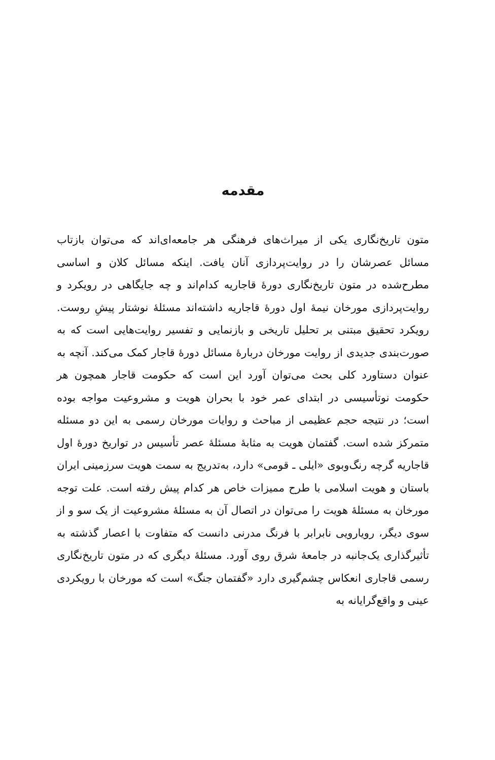مقدمه
متون تاریخ‌نگاری یکی از میراث‌های فرهنگی هر جامعه‌ای‌اند که می‌توان بازتاب مسائل عصرشان را در روایت‌پردازی آنان یافت. اینکه مسائل کلان و اساسی مطرح‌شده در متون تاریخ‌نگاری دورهٔ قاجاریه کدام‌اند و چه جایگاهی در رویکرد و روایت‌پردازی مورخان نیمهٔ اول دورهٔ قاجاریه داشته‌اند مسئلهٔ نوشتار پیشِ روست. رویکرد تحقیق مبتنی بر تحلیل تاریخی و بازنمایی و تفسیر روایت‌هایی است که به صورت‌بندی جدیدی از روایت مورخان دربارهٔ مسائل دورهٔ قاجار کمک می‌کند. آنچه به عنوان دستاورد کلی بحث می‌توان آورد این است که حکومت قاجار همچون هر حکومت نوتأسیسی در ابتدای عمر خود با بحران هویت و مشروعیت مواجه بوده است؛ در نتیجه حجم عظیمی از مباحث و روایات مورخان رسمی به این دو مسئله متمرکز شده است. گفتمان هویت به مثابهٔ مسئلهٔ عصر تأسیس در تواریخ دورهٔ اول قاجاریه گرچه رنگ‌وبوی «ایلی ـ قومی» دارد، به‌تدریج به سمت هویت سرزمینی ایران باستان و هویت اسلامی با طرح ممیزات خاص هر کدام پیش رفته است. علت توجه مورخان به مسئلهٔ هویت را می‌توان در اتصال آن به مسئلهٔ مشروعیت از یک سو و از سوی دیگر، رویارویی نابرابر با فرنگ مدرنی دانست که متفاوت با اعصار گذشته به تأثیرگذاری یک‌جانبه در جامعهٔ شرق روی آورد. مسئلهٔ دیگری که در متون تاریخ‌نگاری رسمی قاجاری انعکاس چشم‌گیری دارد «گفتمان جنگ» است که مورخان با رویکردی عینی و واقع‌گرایانه به